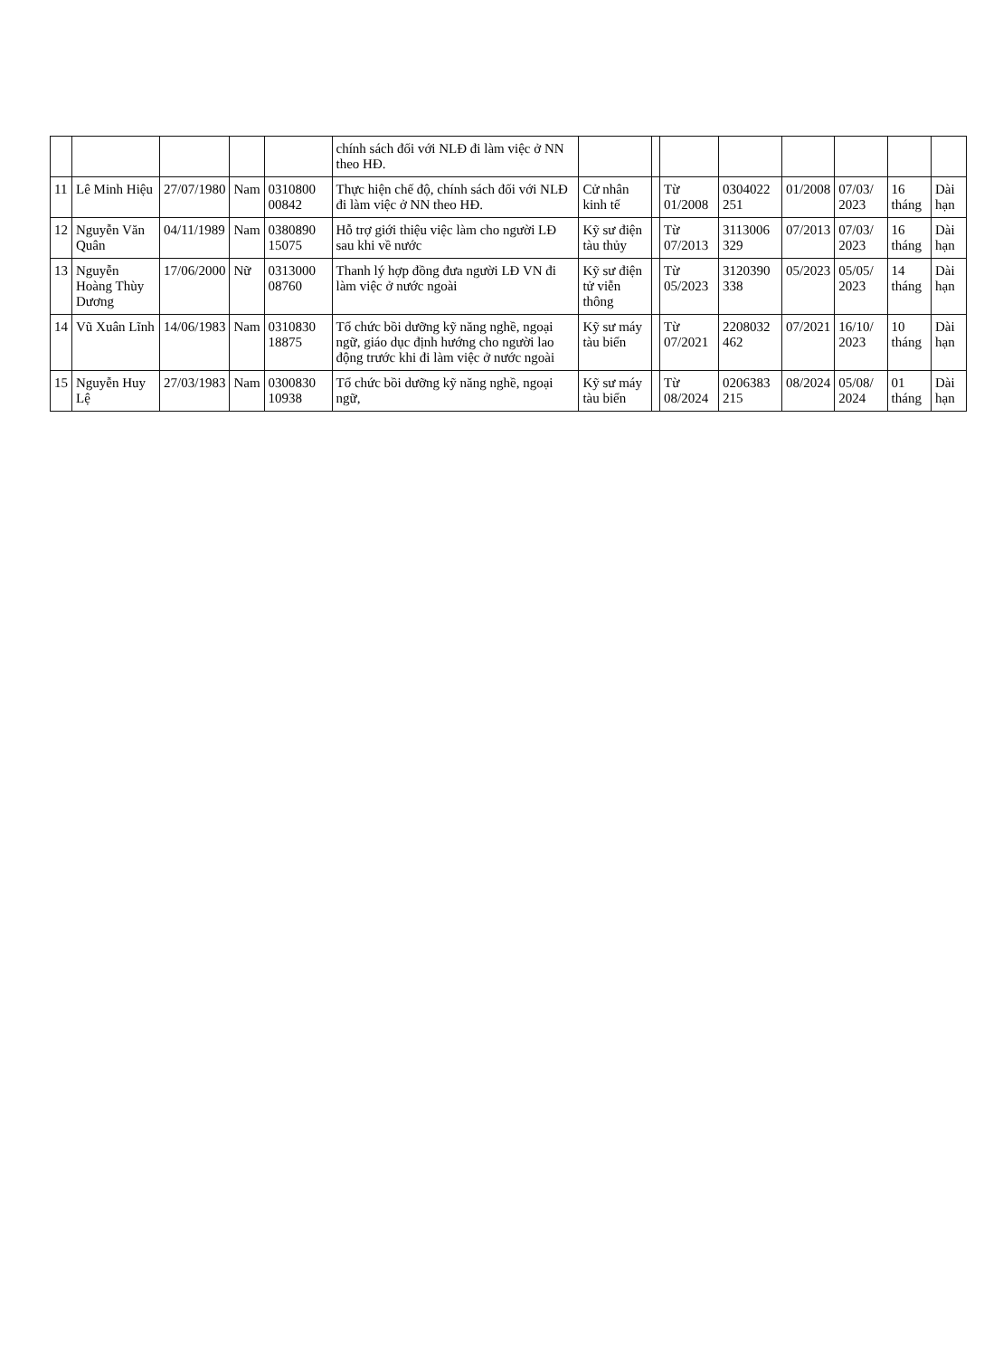| | | | | | chính sách đối với NLĐ đi làm việc ở NN theo HĐ. | | | | | | | | |
| 11 | Lê Minh Hiệu | 27/07/1980 | Nam | 0310800 00842 | Thực hiện chế độ, chính sách đối với NLĐ đi làm việc ở NN theo HĐ. | Cử nhân kinh tế | | Từ 01/2008 | 0304022 251 | 01/2008 | 07/03/ 2023 | 16 tháng | Dài hạn |
| 12 | Nguyễn Văn Quân | 04/11/1989 | Nam | 0380890 15075 | Hỗ trợ giới thiệu việc làm cho người LĐ sau khi về nước | Kỹ sư điện tàu thủy | | Từ 07/2013 | 3113006 329 | 07/2013 | 07/03/ 2023 | 16 tháng | Dài hạn |
| 13 | Nguyễn Hoàng Thùy Dương | 17/06/2000 | Nữ | 0313000 08760 | Thanh lý hợp đồng đưa người LĐ VN đi làm việc ở nước ngoài | Kỹ sư điện tử viễn thông | | Từ 05/2023 | 3120390 338 | 05/2023 | 05/05/ 2023 | 14 tháng | Dài hạn |
| 14 | Vũ Xuân Lĩnh | 14/06/1983 | Nam | 0310830 18875 | Tổ chức bồi dưỡng kỹ năng nghề, ngoại ngữ, giáo dục định hướng cho người lao động trước khi đi làm việc ở nước ngoài | Kỹ sư máy tàu biển | | Từ 07/2021 | 2208032 462 | 07/2021 | 16/10/ 2023 | 10 tháng | Dài hạn |
| 15 | Nguyễn Huy Lệ | 27/03/1983 | Nam | 0300830 10938 | Tổ chức bồi dưỡng kỹ năng nghề, ngoại ngữ, | Kỹ sư máy tàu biển | | Từ 08/2024 | 0206383 215 | 08/2024 | 05/08/ 2024 | 01 tháng | Dài hạn |